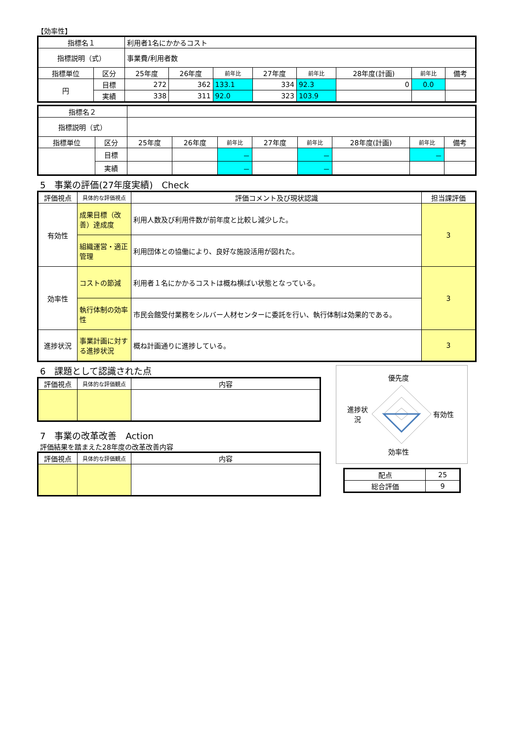【効率性】
| 指標名１ | | 利用者1名にかかるコスト | | | | | | | |
| 指標説明（式） | | 事業費/利用者数 | | | | | | | |
| 指標単位 | 区分 | 25年度 | 26年度 | 前年比 | 27年度 | 前年比 | 28年度(計画) | 前年比 | 備考 |
| 円 | 目標 | 272 | 362 | 133.1 | 334 | 92.3 | 0 | 0.0 | |
| | 実績 | 338 | 311 | 92.0 | 323 | 103.9 | | | |
| 指標名２ | | | | | | | | | |
| 指標説明（式） | | | | | | | | | |
| 指標単位 | 区分 | 25年度 | 26年度 | 前年比 | 27年度 | 前年比 | 28年度(計画) | 前年比 | 備考 |
| | 目標 | | | － | | － | | － | |
| | 実績 | | | － | | － | | | |
5　事業の評価(27年度実績)　Check
| 評価視点 | 具体的な評価視点 | 評価コメント及び現状認識 | 担当課評価 |
| --- | --- | --- | --- |
| 有効性 | 成果目標（改善）達成度 | 利用人数及び利用件数が前年度と比較し減少した。 | 3 |
| | 組織運営・適正管理 | 利用団体との協働により、良好な施設活用が図れた。 | |
| 効率性 | コストの節減 | 利用者１名にかかるコストは概ね横ばい状態となっている。 | 3 |
| | 執行体制の効率性 | 市民会館受付業務をシルバー人材センターに委託を行い、執行体制は効果的である。 | |
| 進捗状況 | 事業計画に対する進捗状況 | 概ね計画通りに進捗している。 | 3 |
6　課題として認識された点
| 評価視点 | 具体的な評価観点 | 内容 |
| --- | --- | --- |
7　事業の改革改善　Action
評価結果を踏まえた28年度の改革改善内容
| 評価視点 | 具体的な評価観点 | 内容 |
| --- | --- | --- |
優先度
進捗状況
有効性
効率性
| 配点 | 25 |
| 総合評価 | 9 |